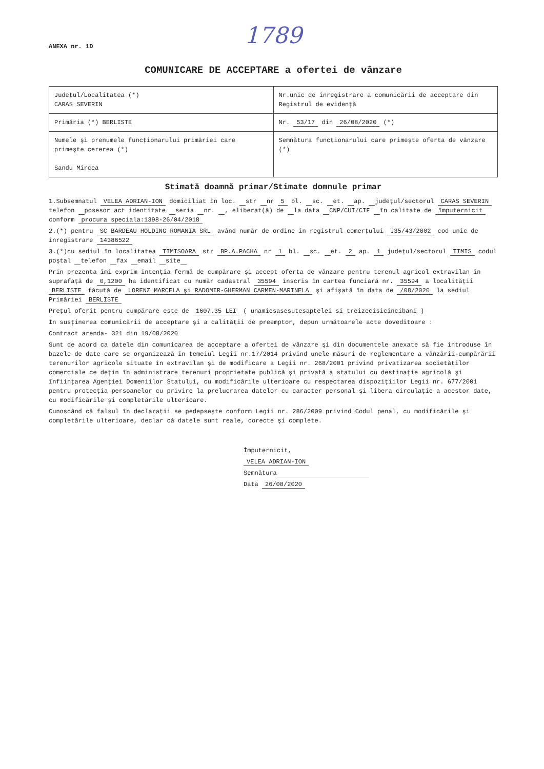1789
ANEXA nr. 1D
COMUNICARE DE ACCEPTARE a ofertei de vânzare
| Judeţul/Localitatea (*) CARAS SEVERIN | Nr.unic de înregistrare a comunicării de acceptare din Registrul de evidenţă |
| Primăria (*) BERLISTE | Nr. 53/17 din 26/08/2020 (*) |
| Numele şi prenumele funcţionarului primăriei care primeşte cererea (*) Sandu Mircea | Semnătura funcţionarului care primeşte oferta de vânzare (*) |
Stimată doamnă primar/Stimate domnule primar
1.Subsemnatul VELEA ADRIAN-ION domiciliat în loc. str nr 5 bl. sc. et. ap. judeţul/sectorul CARAS SEVERIN telefon posesor act identitate seria nr. , eliberat(ă) de la data CNP/CUI/CIF în calitate de împuternicit conform procura speciala:1398-26/04/2018
2.(*) pentru SC BARDEAU HOLDING ROMANIA SRL având număr de ordine în registrul comerţului J35/43/2002 cod unic de înregistrare 14386522
3.(*)cu sediul în localitatea TIMISOARA str BP.A.PACHA nr 1 bl. sc. et. 2 ap. 1 judeţul/sectorul TIMIS codul poştal telefon fax email site
Prin prezenta îmi exprim intenţia fermă de cumpărare şi accept oferta de vânzare pentru terenul agricol extravilan în suprafaţă de 0,1200 ha identificat cu număr cadastral 35594 înscris în cartea funciară nr. 35594 a localităţii BERLISTE făcută de LORENZ MARCELA şi RADOMIR-GHERMAN CARMEN-MARINELA şi afişată în data de /08/2020 la sediul Primăriei BERLISTE
Preţul oferit pentru cumpărare este de 1607.35 LEI ( unamiesasesutesaptelei si treizecisicincibani )
În susţinerea comunicării de acceptare şi a calităţii de preemptor, depun următoarele acte doveditoare :
Contract arenda- 321 din 19/08/2020
Sunt de acord ca datele din comunicarea de acceptare a ofertei de vânzare şi din documentele anexate să fie introduse în bazele de date care se organizează în temeiul Legii nr.17/2014 privind unele măsuri de reglementare a vânzării-cumpărării terenurilor agricole situate în extravilan şi de modificare a Legii nr. 268/2001 privind privatizarea societăţilor comerciale ce deţin în administrare terenuri proprietate publică şi privată a statului cu destinaţie agricolă şi înfiinţarea Agenţiei Domeniilor Statului, cu modificările ulterioare cu respectarea dispoziţiilor Legii nr. 677/2001 pentru protecţia persoanelor cu privire la prelucrarea datelor cu caracter personal şi libera circulaţie a acestor date, cu modificările şi completările ulterioare.
Cunoscând că falsul în declaraţii se pedepseşte conform Legii nr. 286/2009 privind Codul penal, cu modificările şi completările ulterioare, declar că datele sunt reale, corecte şi complete.
Împuternicit,
VELEA ADRIAN-ION
Semnătura
Data 26/08/2020